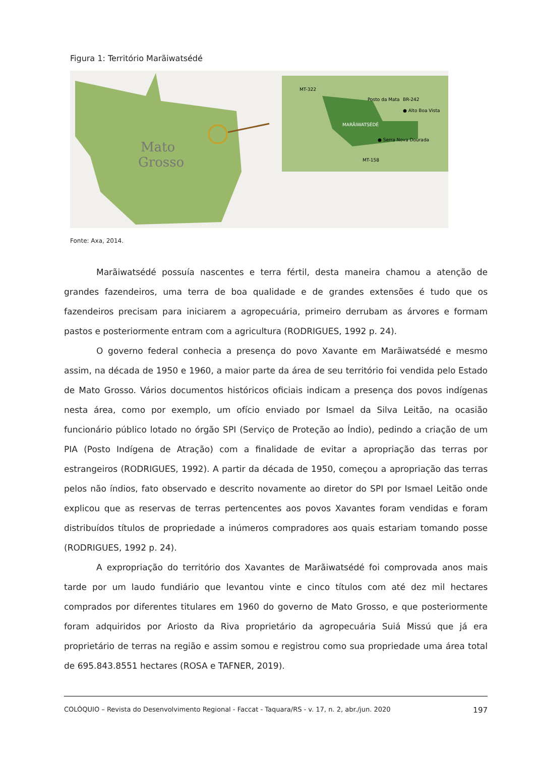Figura 1: Território Marãiwatsédé
Mato
Grosso
MARÃIWATSÉDÉ
MT-322
Posto da Mata
BR-242
● Alto Boa Vista
● Serra Nova Dourada
MT-158
Fonte: Axa, 2014.
Marãiwatsédé possuía nascentes e terra fértil, desta maneira chamou a atenção de grandes fazendeiros, uma terra de boa qualidade e de grandes extensões é tudo que os fazendeiros precisam para iniciarem a agropecuária, primeiro derrubam as árvores e formam pastos e posteriormente entram com a agricultura (RODRIGUES, 1992 p. 24).
O governo federal conhecia a presença do povo Xavante em Marãiwatsédé e mesmo assim, na década de 1950 e 1960, a maior parte da área de seu território foi vendida pelo Estado de Mato Grosso. Vários documentos históricos oficiais indicam a presença dos povos indígenas nesta área, como por exemplo, um ofício enviado por Ismael da Silva Leitão, na ocasião funcionário público lotado no órgão SPI (Serviço de Proteção ao Índio), pedindo a criação de um PIA (Posto Indígena de Atração) com a finalidade de evitar a apropriação das terras por estrangeiros (RODRIGUES, 1992). A partir da década de 1950, começou a apropriação das terras pelos não índios, fato observado e descrito novamente ao diretor do SPI por Ismael Leitão onde explicou que as reservas de terras pertencentes aos povos Xavantes foram vendidas e foram distribuídos títulos de propriedade a inúmeros compradores aos quais estariam tomando posse (RODRIGUES, 1992 p. 24).
A expropriação do território dos Xavantes de Marãiwatsédé foi comprovada anos mais tarde por um laudo fundiário que levantou vinte e cinco títulos com até dez mil hectares comprados por diferentes titulares em 1960 do governo de Mato Grosso, e que posteriormente foram adquiridos por Ariosto da Riva proprietário da agropecuária Suiá Missú que já era proprietário de terras na região e assim somou e registrou como sua propriedade uma área total de 695.843.8551 hectares (ROSA e TAFNER, 2019).
COLÓQUIO – Revista do Desenvolvimento Regional - Faccat - Taquara/RS - v. 17, n. 2, abr./jun. 2020 197